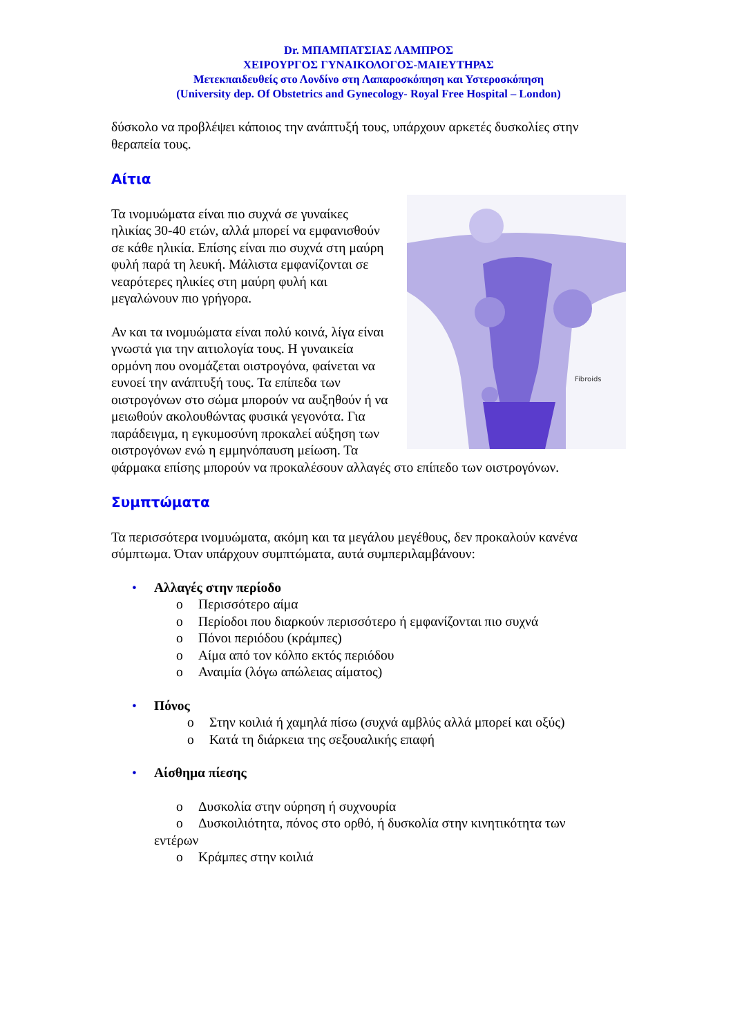Dr. ΜΠΑΜΠΑΤΣΙΑΣ ΛΑΜΠΡΟΣ
ΧΕΙΡΟΥΡΓΟΣ ΓΥΝΑΙΚΟΛΟΓΟΣ-ΜΑΙΕΥΤΗΡΑΣ
Μετεκπαιδευθείς στο Λονδίνο στη Λαπαροσκόπηση και Υστεροσκόπηση
(University dep. Of Obstetrics and Gynecology- Royal Free Hospital – London)
δύσκολο να προβλέψει κάποιος την ανάπτυξή τους, υπάρχουν αρκετές δυσκολίες στην θεραπεία τους.
Αίτια
Fibroids
Τα ινομυώματα είναι πιο συχνά σε γυναίκες ηλικίας 30-40 ετών, αλλά μπορεί να εμφανισθούν σε κάθε ηλικία. Επίσης είναι πιο συχνά στη μαύρη φυλή παρά τη λευκή. Μάλιστα εμφανίζονται σε νεαρότερες ηλικίες στη μαύρη φυλή και μεγαλώνουν πιο γρήγορα.
Αν και τα ινομυώματα είναι πολύ κοινά, λίγα είναι γνωστά για την αιτιολογία τους. Η γυναικεία ορμόνη που ονομάζεται οιστρογόνα, φαίνεται να ευνοεί την ανάπτυξή τους. Τα επίπεδα των οιστρογόνων στο σώμα μπορούν να αυξηθούν ή να μειωθούν ακολουθώντας φυσικά γεγονότα. Για παράδειγμα, η εγκυμοσύνη προκαλεί αύξηση των οιστρογόνων ενώ η εμμηνόπαυση μείωση. Τα φάρμακα επίσης μπορούν να προκαλέσουν αλλαγές στο επίπεδο των οιστρογόνων.
Συμπτώματα
Τα περισσότερα ινομυώματα, ακόμη και τα μεγάλου μεγέθους, δεν προκαλούν κανένα σύμπτωμα. Όταν υπάρχουν συμπτώματα, αυτά συμπεριλαμβάνουν:
• Αλλαγές στην περίοδο
o Περισσότερο αίμα
o Περίοδοι που διαρκούν περισσότερο ή εμφανίζονται πιο συχνά
o Πόνοι περιόδου (κράμπες)
o Αίμα από τον κόλπο εκτός περιόδου
o Αναιμία (λόγω απώλειας αίματος)
• Πόνος
o Στην κοιλιά ή χαμηλά πίσω (συχνά αμβλύς αλλά μπορεί και οξύς)
o Κατά τη διάρκεια της σεξουαλικής επαφή
• Αίσθημα πίεσης
o Δυσκολία στην ούρηση ή συχνουρία
o Δυσκοιλιότητα, πόνος στο ορθό, ή δυσκολία στην κινητικότητα των
εντέρων
o Κράμπες στην κοιλιά